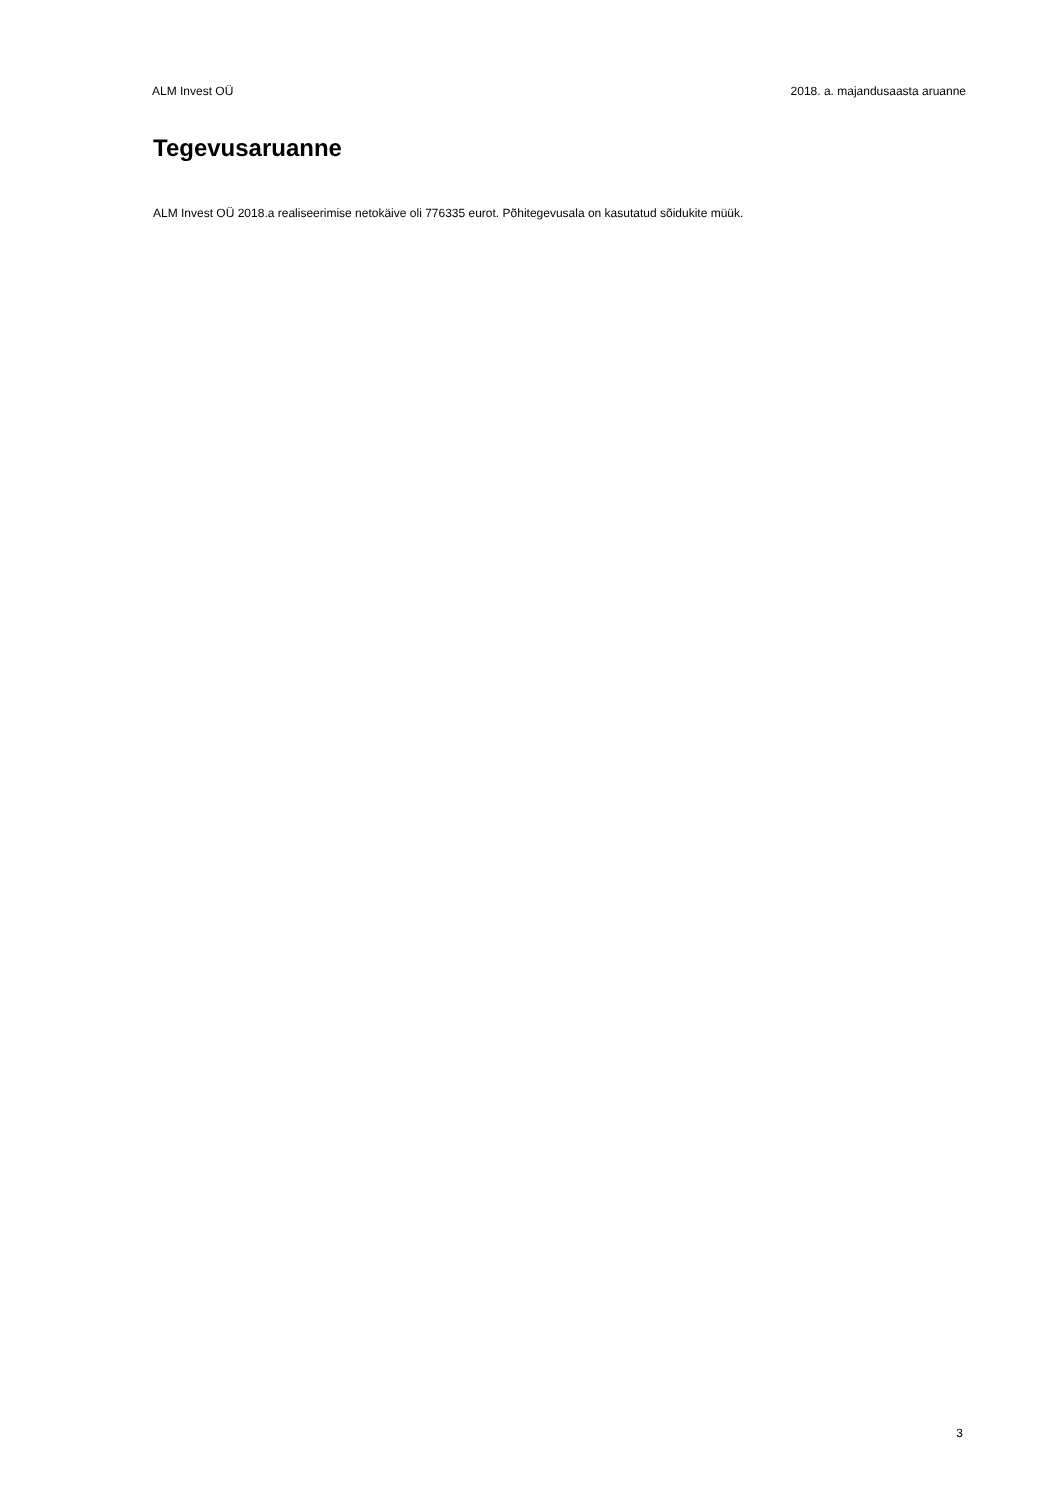ALM Invest OÜ 2018. a. majandusaasta aruanne
Tegevusaruanne
ALM Invest OÜ 2018.a realiseerimise netokäive oli 776335 eurot. Põhitegevusala on kasutatud sõidukite müük.
3